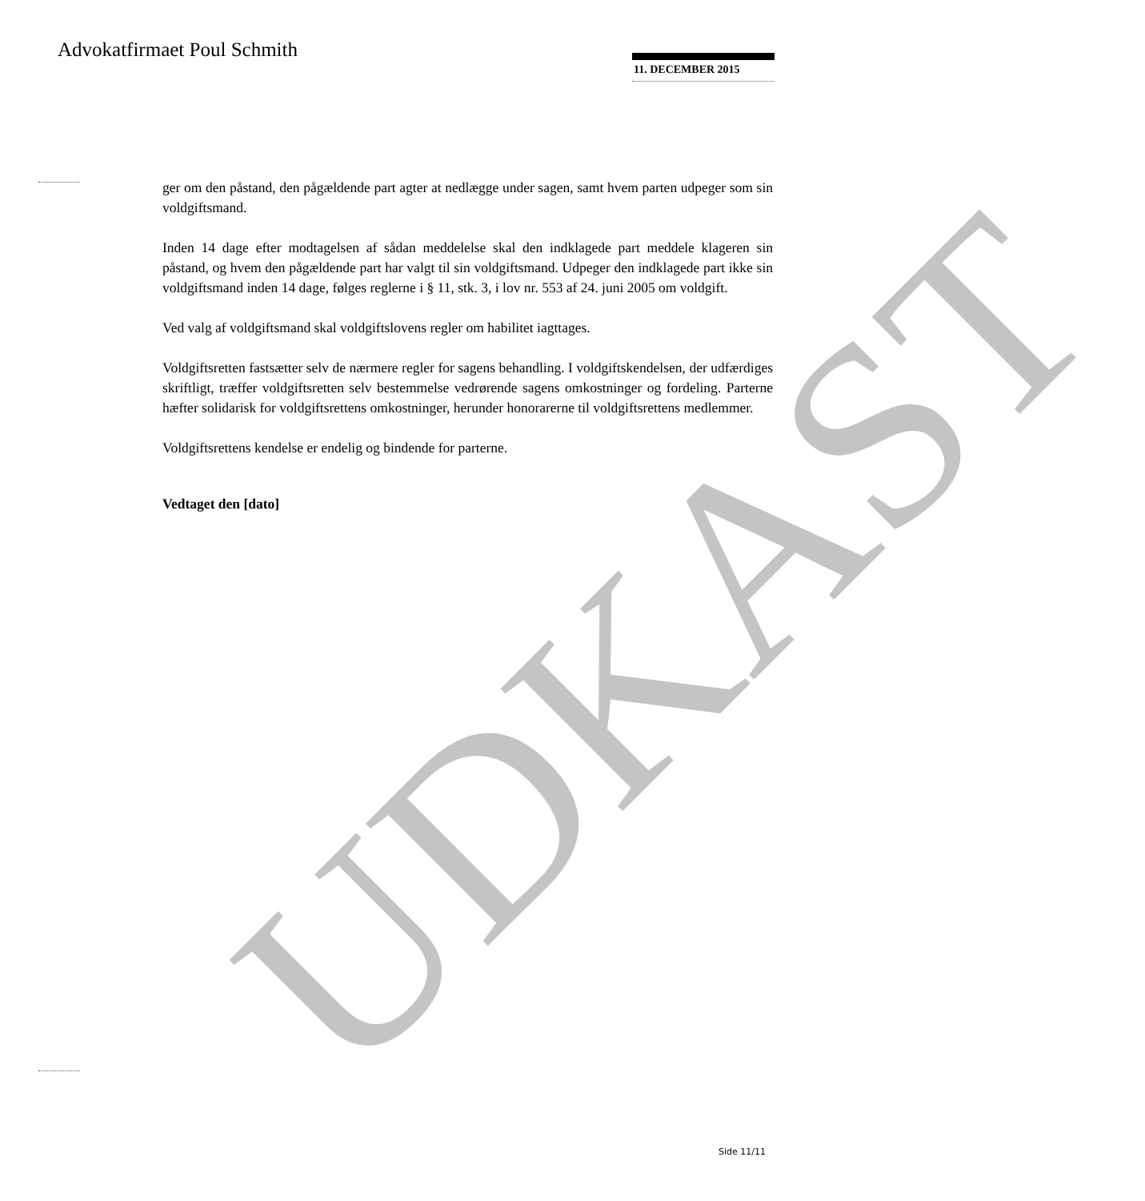UDKAST
Advokatfirmaet Poul Schmith 11. DECEMBER 2015
ger om den påstand, den pågældende part agter at nedlægge under sagen, samt hvem parten udpeger som sin voldgiftsmand.
Inden 14 dage efter modtagelsen af sådan meddelelse skal den indklagede part meddele klageren sin påstand, og hvem den pågældende part har valgt til sin voldgiftsmand. Udpeger den indklagede part ikke sin voldgiftsmand inden 14 dage, følges reglerne i § 11, stk. 3, i lov nr. 553 af 24. juni 2005 om voldgift.
Ved valg af voldgiftsmand skal voldgiftslovens regler om habilitet iagttages.
Voldgiftsretten fastsætter selv de nærmere regler for sagens behandling. I voldgiftskendelsen, der udfærdiges skriftligt, træffer voldgiftsretten selv bestemmelse vedrørende sagens omkostninger og fordeling. Parterne hæfter solidarisk for voldgiftsrettens omkostninger, herunder honorarerne til voldgiftsrettens medlemmer.
Voldgiftsrettens kendelse er endelig og bindende for parterne.
Vedtaget den [dato]
Side 11/11